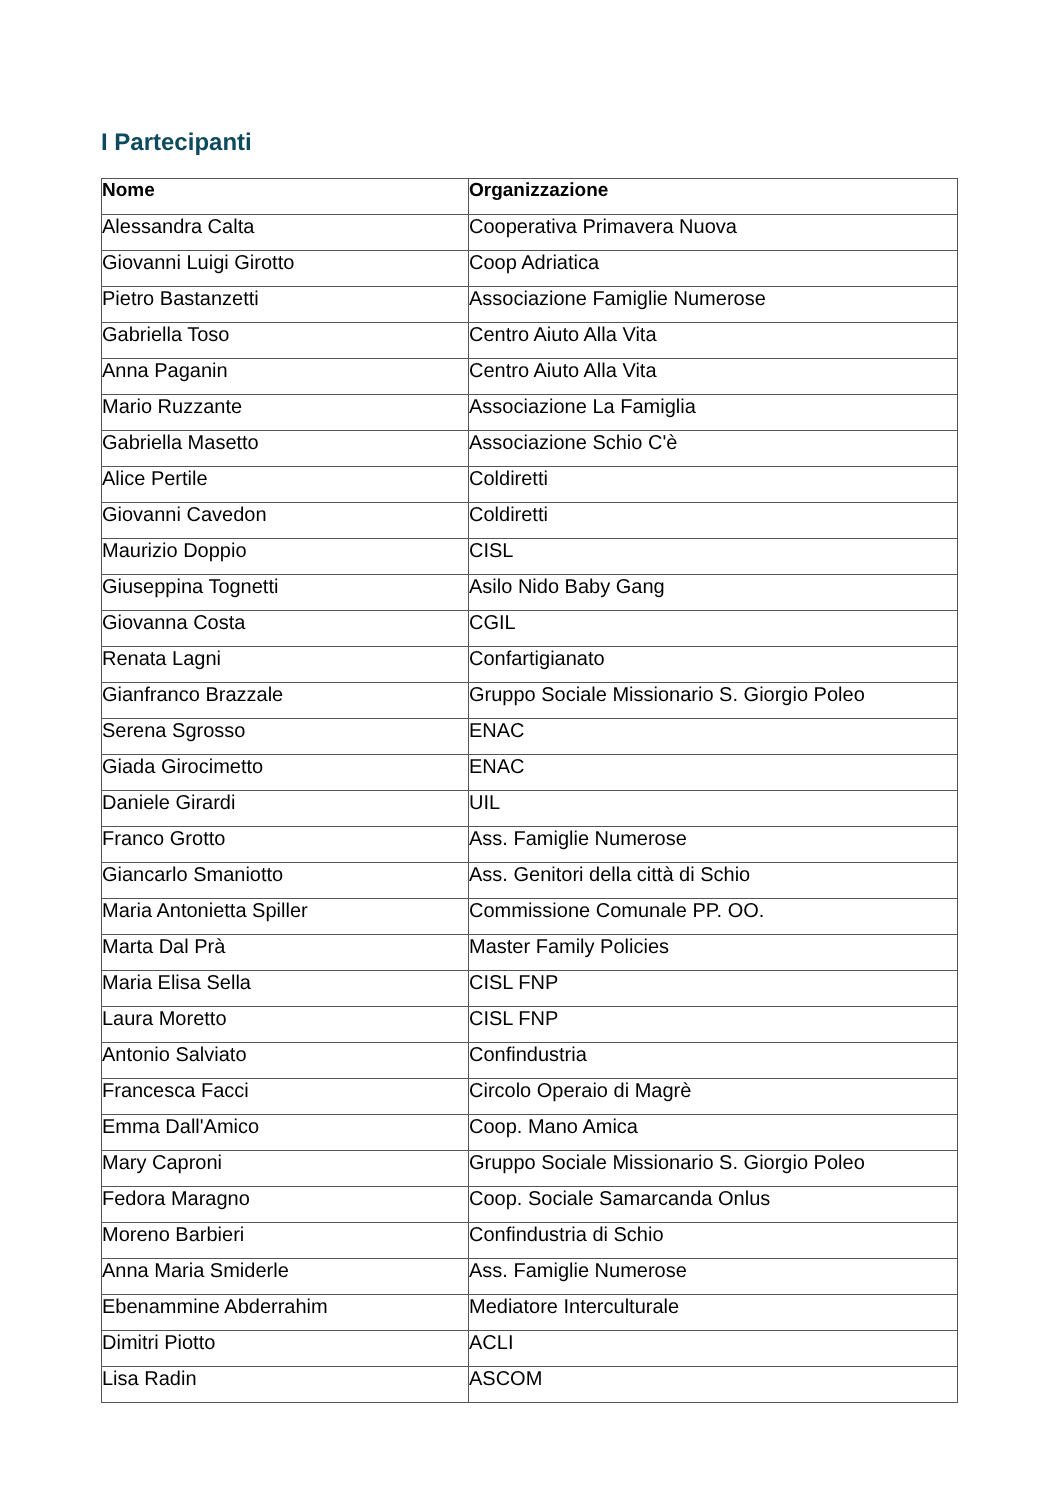I Partecipanti
| Nome | Organizzazione |
| --- | --- |
| Alessandra Calta | Cooperativa Primavera Nuova |
| Giovanni Luigi Girotto | Coop Adriatica |
| Pietro Bastanzetti | Associazione Famiglie Numerose |
| Gabriella Toso | Centro Aiuto Alla Vita |
| Anna Paganin | Centro Aiuto Alla Vita |
| Mario Ruzzante | Associazione La Famiglia |
| Gabriella Masetto | Associazione Schio C'è |
| Alice Pertile | Coldiretti |
| Giovanni Cavedon | Coldiretti |
| Maurizio Doppio | CISL |
| Giuseppina Tognetti | Asilo Nido Baby Gang |
| Giovanna Costa | CGIL |
| Renata Lagni | Confartigianato |
| Gianfranco Brazzale | Gruppo Sociale Missionario S. Giorgio Poleo |
| Serena Sgrosso | ENAC |
| Giada Girocimetto | ENAC |
| Daniele Girardi | UIL |
| Franco Grotto | Ass. Famiglie Numerose |
| Giancarlo Smaniotto | Ass. Genitori della città di Schio |
| Maria Antonietta Spiller | Commissione Comunale PP. OO. |
| Marta Dal Prà | Master Family Policies |
| Maria Elisa Sella | CISL FNP |
| Laura Moretto | CISL FNP |
| Antonio Salviato | Confindustria |
| Francesca Facci | Circolo Operaio di Magrè |
| Emma Dall'Amico | Coop. Mano Amica |
| Mary Caproni | Gruppo Sociale Missionario S. Giorgio Poleo |
| Fedora Maragno | Coop. Sociale Samarcanda Onlus |
| Moreno Barbieri | Confindustria di Schio |
| Anna Maria Smiderle | Ass. Famiglie Numerose |
| Ebenammine Abderrahim | Mediatore Interculturale |
| Dimitri Piotto | ACLI |
| Lisa Radin | ASCOM |